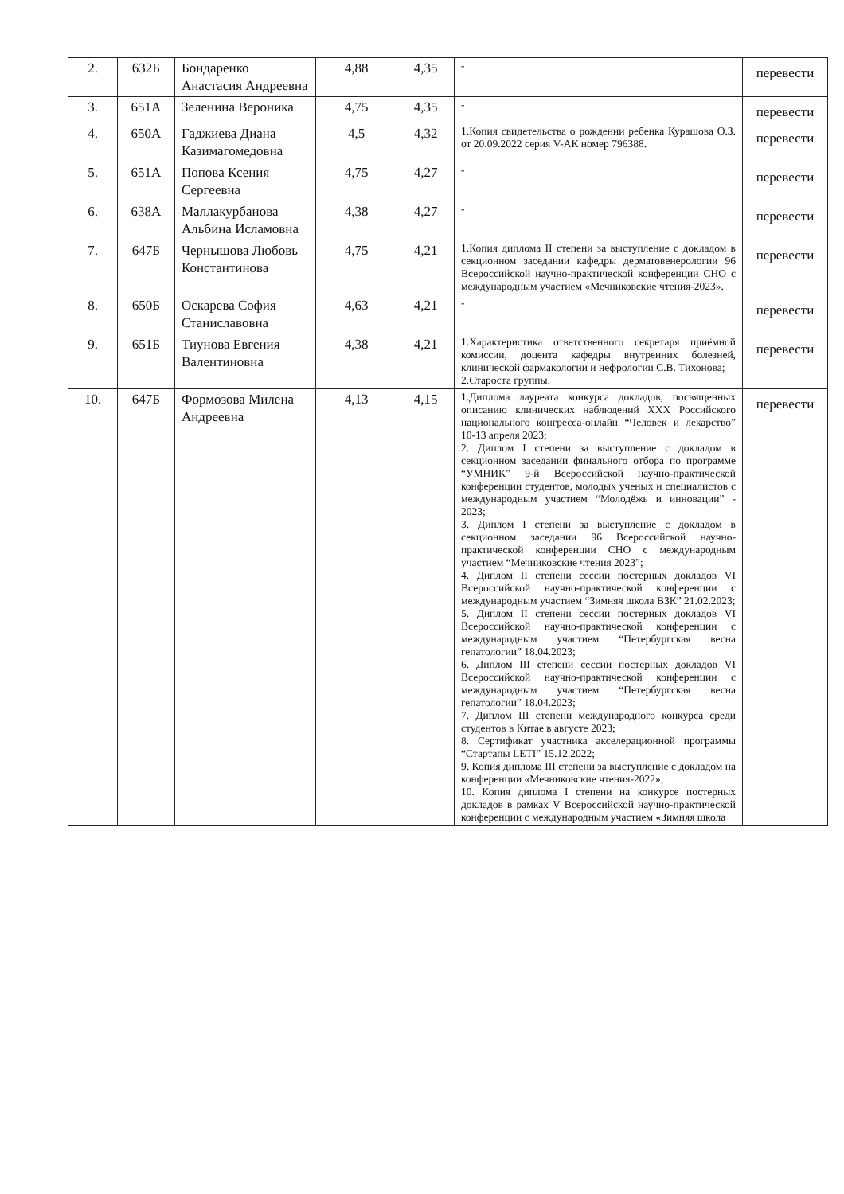| 2. | 632Б | Бондаренко Анастасия Андреевна | 4,88 | 4,35 | - | перевести |
| 3. | 651А | Зеленина Вероника | 4,75 | 4,35 | - | перевести |
| 4. | 650А | Гаджиева Диана Казимагомедовна | 4,5 | 4,32 | 1.Копия свидетельства о рождении ребенка Курашова О.З. от 20.09.2022 серия V-АК номер 796388. | перевести |
| 5. | 651А | Попова Ксения Сергеевна | 4,75 | 4,27 | - | перевести |
| 6. | 638А | Маллакурбанова Альбина Исламовна | 4,38 | 4,27 | - | перевести |
| 7. | 647Б | Чернышова Любовь Константинова | 4,75 | 4,21 | 1.Копия диплома II степени за выступление с докладом в секционном заседании кафедры дерматовенерологии 96 Всероссийской научно-практической конференции СНО с международным участием «Мечниковские чтения-2023». | перевести |
| 8. | 650Б | Оскарева София Станиславовна | 4,63 | 4,21 | - | перевести |
| 9. | 651Б | Тиунова Евгения Валентиновна | 4,38 | 4,21 | 1.Характеристика ответственного секретаря приёмной комиссии, доцента кафедры внутренних болезней, клинической фармакологии и нефрологии С.В. Тихонова; 2.Староста группы. | перевести |
| 10. | 647Б | Формозова Милена Андреевна | 4,13 | 4,15 | 1.Диплома лауреата конкурса докладов, посвященных описанию клинических наблюдений XXX Российского национального конгресса-онлайн “Человек и лекарство” 10-13 апреля 2023; 2. Диплом I степени за выступление с докладом в секционном заседании финального отбора по программе “УМНИК” 9-й Всероссийской научно-практической конференции студентов, молодых ученых и специалистов с международным участием “Молодёжь и инновации” - 2023; 3. Диплом I степени за выступление с докладом в секционном заседании 96 Всероссийской научно-практической конференции СНО с международным участием “Мечниковские чтения 2023”; 4. Диплом II степени сессии постерных докладов VI Всероссийской научно-практической конференции с международным участием “Зимняя школа ВЗК” 21.02.2023; 5. Диплом II степени сессии постерных докладов VI Всероссийской научно-практической конференции с международным участием “Петербургская весна гепатологии” 18.04.2023; 6. Диплом III степени сессии постерных докладов VI Всероссийской научно-практической конференции с международным участием “Петербургская весна гепатологии” 18.04.2023; 7. Диплом III степени международного конкурса среди студентов в Китае в августе 2023; 8. Сертификат участника акселерационной программы “Стартапы LETI” 15.12.2022; 9. Копия диплома III степени за выступление с докладом на конференции «Мечниковские чтения-2022»; 10. Копия диплома I степени на конкурсе постерных докладов в рамках V Всероссийской научно-практической конференции с международным участием «Зимняя школа | перевести |